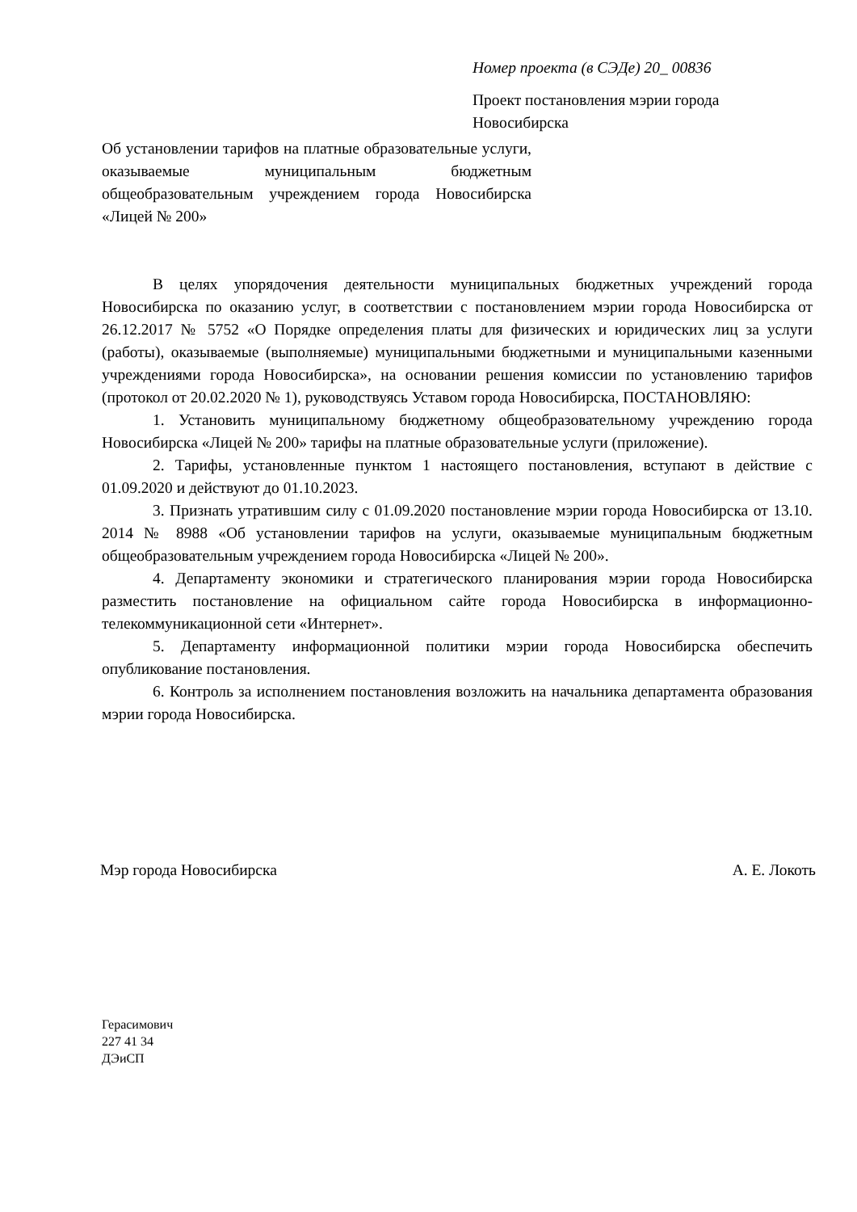Номер проекта (в СЭДе) 20_ 00836
Проект постановления мэрии города Новосибирска
Об установлении тарифов на платные образовательные услуги, оказываемые муниципальным бюджетным общеобразовательным учреждением города Новосибирска «Лицей № 200»
В целях упорядочения деятельности муниципальных бюджетных учреждений города Новосибирска по оказанию услуг, в соответствии с постановлением мэрии города Новосибирска от 26.12.2017 № 5752 «О Порядке определения платы для физических и юридических лиц за услуги (работы), оказываемые (выполняемые) муниципальными бюджетными и муниципальными казенными учреждениями города Новосибирска», на основании решения комиссии по установлению тарифов (протокол от 20.02.2020 № 1), руководствуясь Уставом города Новосибирска, ПОСТАНОВЛЯЮ:
1. Установить муниципальному бюджетному общеобразовательному учреждению города Новосибирска «Лицей № 200» тарифы на платные образовательные услуги (приложение).
2. Тарифы, установленные пунктом 1 настоящего постановления, вступают в действие с 01.09.2020 и действуют до 01.10.2023.
3. Признать утратившим силу с 01.09.2020 постановление мэрии города Новосибирска от 13.10. 2014 № 8988 «Об установлении тарифов на услуги, оказываемые муниципальным бюджетным общеобразовательным учреждением города Новосибирска «Лицей № 200».
4. Департаменту экономики и стратегического планирования мэрии города Новосибирска разместить постановление на официальном сайте города Новосибирска в информационно-телекоммуникационной сети «Интернет».
5. Департаменту информационной политики мэрии города Новосибирска обеспечить опубликование постановления.
6. Контроль за исполнением постановления возложить на начальника департамента образования мэрии города Новосибирска.
Мэр города Новосибирска А. Е. Локоть
Герасимович
227 41 34
ДЭиСП